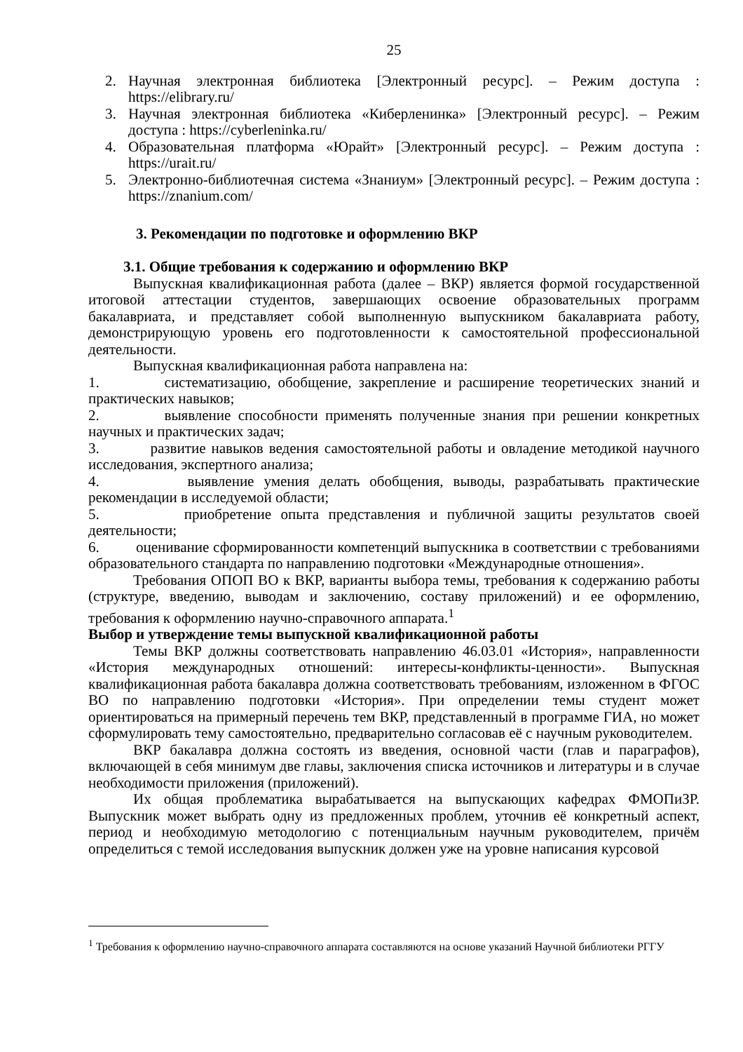25
2. Научная электронная библиотека [Электронный ресурс]. – Режим доступа : https://elibrary.ru/
3. Научная электронная библиотека «Киберленинка» [Электронный ресурс]. – Режим доступа : https://cyberleninka.ru/
4. Образовательная платформа «Юрайт» [Электронный ресурс]. – Режим доступа : https://urait.ru/
5. Электронно-библиотечная система «Знаниум» [Электронный ресурс]. – Режим доступа : https://znanium.com/
3. Рекомендации по подготовке и оформлению ВКР
3.1. Общие требования к содержанию и оформлению ВКР
Выпускная квалификационная работа (далее – ВКР) является формой государственной итоговой аттестации студентов, завершающих освоение образовательных программ бакалавриата, и представляет собой выполненную выпускником бакалавриата работу, демонстрирующую уровень его подготовленности к самостоятельной профессиональной деятельности.
Выпускная квалификационная работа направлена на:
1. систематизацию, обобщение, закрепление и расширение теоретических знаний и практических навыков;
2. выявление способности применять полученные знания при решении конкретных научных и практических задач;
3. развитие навыков ведения самостоятельной работы и овладение методикой научного исследования, экспертного анализа;
4. выявление умения делать обобщения, выводы, разрабатывать практические рекомендации в исследуемой области;
5. приобретение опыта представления и публичной защиты результатов своей деятельности;
6. оценивание сформированности компетенций выпускника в соответствии с требованиями образовательного стандарта по направлению подготовки «Международные отношения».
Требования ОПОП ВО к ВКР, варианты выбора темы, требования к содержанию работы (структуре, введению, выводам и заключению, составу приложений) и ее оформлению, требования к оформлению научно-справочного аппарата.<sup>1</sup>
Выбор и утверждение темы выпускной квалификационной работы
Темы ВКР должны соответствовать направлению 46.03.01 «История», направленности «История международных отношений: интересы-конфликты-ценности». Выпускная квалификационная работа бакалавра должна соответствовать требованиям, изложенном в ФГОС ВО по направлению подготовки «История». При определении темы студент может ориентироваться на примерный перечень тем ВКР, представленный в программе ГИА, но может сформулировать тему самостоятельно, предварительно согласовав её с научным руководителем.
ВКР бакалавра должна состоять из введения, основной части (глав и параграфов), включающей в себя минимум две главы, заключения списка источников и литературы и в случае необходимости приложения (приложений).
Их общая проблематика вырабатывается на выпускающих кафедрах ФМОПиЗР. Выпускник может выбрать одну из предложенных проблем, уточнив её конкретный аспект, период и необходимую методологию с потенциальным научным руководителем, причём определиться с темой исследования выпускник должен уже на уровне написания курсовой
<sup>1</sup> Требования к оформлению научно-справочного аппарата составляются на основе указаний Научной библиотеки РГГУ